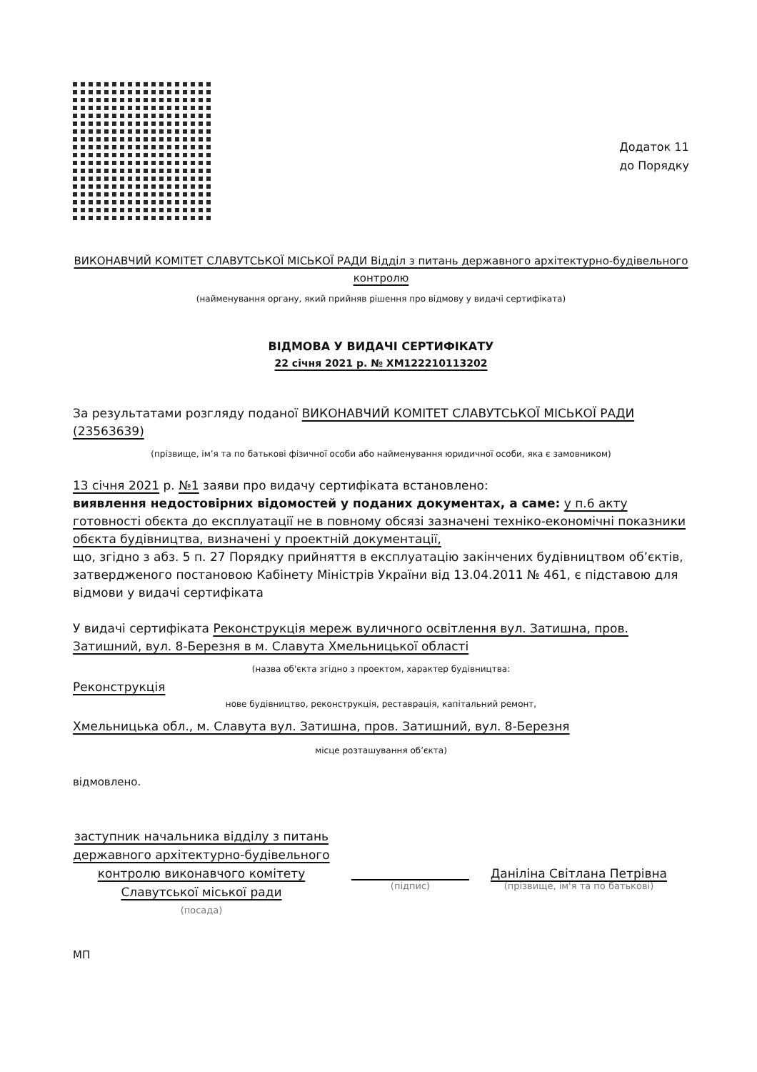Додаток 11
до Порядку
ВИКОНАВЧИЙ КОМІТЕТ СЛАВУТСЬКОЇ МІСЬКОЇ РАДИ Відділ з питань державного архітектурно-будівельного контролю
(найменування органу, який прийняв рішення про відмову у видачі сертифіката)
ВІДМОВА У ВИДАЧІ СЕРТИФІКАТУ
22 січня 2021 р. № ХМ122210113202
За результатами розгляду поданої ВИКОНАВЧИЙ КОМІТЕТ СЛАВУТСЬКОЇ МІСЬКОЇ РАДИ (23563639)
(прізвище, ім’я та по батькові фізичної особи або найменування юридичної особи, яка є замовником)
13 січня 2021 р. №1 заяви про видачу сертифіката встановлено:
виявлення недостовірних відомостей у поданих документах, а саме: у п.6 акту готовності обєкта до експлуатації не в повному обсязі зазначені техніко-економічні показники обєкта будівництва, визначені у проектній документації,
що, згідно з абз. 5 п. 27 Порядку прийняття в експлуатацію закінчених будівництвом об’єктів, затвердженого постановою Кабінету Міністрів України від 13.04.2011 № 461, є підставою для відмови у видачі сертифіката
У видачі сертифіката Реконструкція мереж вуличного освітлення вул. Затишна, пров. Затишний, вул. 8-Березня в м. Славута Хмельницької області
(назва об'єкта згідно з проектом, характер будівництва:
Реконструкція
нове будівництво, реконструкція, реставрація, капітальний ремонт,
Хмельницька обл., м. Славута вул. Затишна, пров. Затишний, вул. 8-Березня
місце розташування об’єкта)
відмовлено.
заступник начальника відділу з питань державного архітектурно-будівельного контролю виконавчого комітету Славутської міської ради
(посада)
(підпис)
Даніліна Світлана Петрівна
(прізвище, ім'я та по батькові)
МП